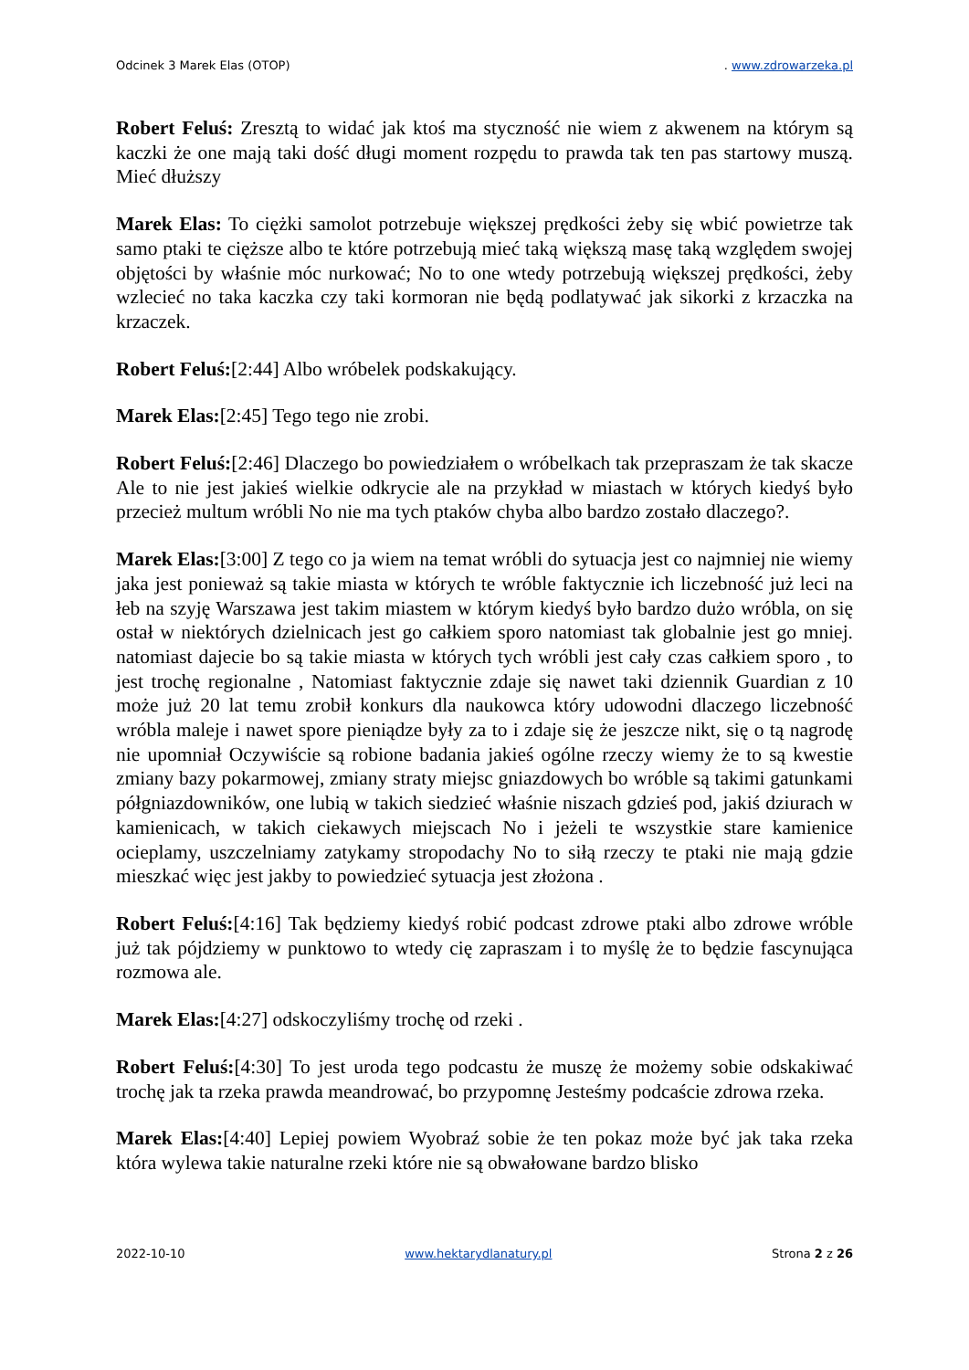Odcinek 3 Marek Elas (OTOP). www.zdrowarzeka.pl
Robert Feluś: Zresztą to widać jak ktoś ma styczność nie wiem z akwenem na którym są kaczki że one mają taki dość długi moment rozpędu to prawda tak ten pas startowy muszą. Mieć dłuższy
Marek Elas: To ciężki samolot potrzebuje większej prędkości żeby się wbić powietrze tak samo ptaki te cięższe albo te które potrzebują mieć taką większą masę taką względem swojej objętości by właśnie móc nurkować; No to one wtedy potrzebują większej prędkości, żeby wzlecieć no taka kaczka czy taki kormoran nie będą podlatywać jak sikorki z krzaczka na krzaczek.
Robert Feluś:[2:44] Albo wróbelek podskakujący.
Marek Elas:[2:45] Tego tego nie zrobi.
Robert Feluś:[2:46] Dlaczego bo powiedziałem o wróbelkach tak przepraszam że tak skacze Ale to nie jest jakieś wielkie odkrycie ale na przykład w miastach w których kiedyś było przecież multum wróbli No nie ma tych ptaków chyba albo bardzo zostało dlaczego?.
Marek Elas:[3:00] Z tego co ja wiem na temat wróbli do sytuacja jest co najmniej nie wiemy jaka jest ponieważ są takie miasta w których te wróble faktycznie ich liczebność już leci na łeb na szyję Warszawa jest takim miastem w którym kiedyś było bardzo dużo wróbla, on się ostał w niektórych dzielnicach jest go całkiem sporo natomiast tak globalnie jest go mniej. natomiast dajecie bo są takie miasta w których tych wróbli jest cały czas całkiem sporo , to jest trochę regionalne , Natomiast faktycznie zdaje się nawet taki dziennik Guardian z 10 może już 20 lat temu zrobił konkurs dla naukowca który udowodni dlaczego liczebność wróbla maleje i nawet spore pieniądze były za to i zdaje się że jeszcze nikt, się o tą nagrodę nie upomniał Oczywiście są robione badania jakieś ogólne rzeczy wiemy że to są kwestie zmiany bazy pokarmowej, zmiany straty miejsc gniazdowych bo wróble są takimi gatunkami półgniazdowników, one lubią w takich siedzieć właśnie niszach gdzieś pod, jakiś dziurach w kamienicach, w takich ciekawych miejscach No i jeżeli te wszystkie stare kamienice ocieplamy, uszczelniamy zatykamy stropodachy No to siłą rzeczy te ptaki nie mają gdzie mieszkać więc jest jakby to powiedzieć sytuacja jest złożona .
Robert Feluś:[4:16] Tak będziemy kiedyś robić podcast zdrowe ptaki albo zdrowe wróble już tak pójdziemy w punktowo to wtedy cię zapraszam i to myślę że to będzie fascynująca rozmowa ale.
Marek Elas:[4:27] odskoczyliśmy trochę od rzeki .
Robert Feluś:[4:30] To jest uroda tego podcastu że muszę że możemy sobie odskakiwać trochę jak ta rzeka prawda meandrować, bo przypomnę Jesteśmy podcaście zdrowa rzeka.
Marek Elas:[4:40] Lepiej powiem Wyobraź sobie że ten pokaz może być jak taka rzeka która wylewa takie naturalne rzeki które nie są obwałowane bardzo blisko
2022-10-10 www.hektarydlanatury.pl Strona 2 z 26